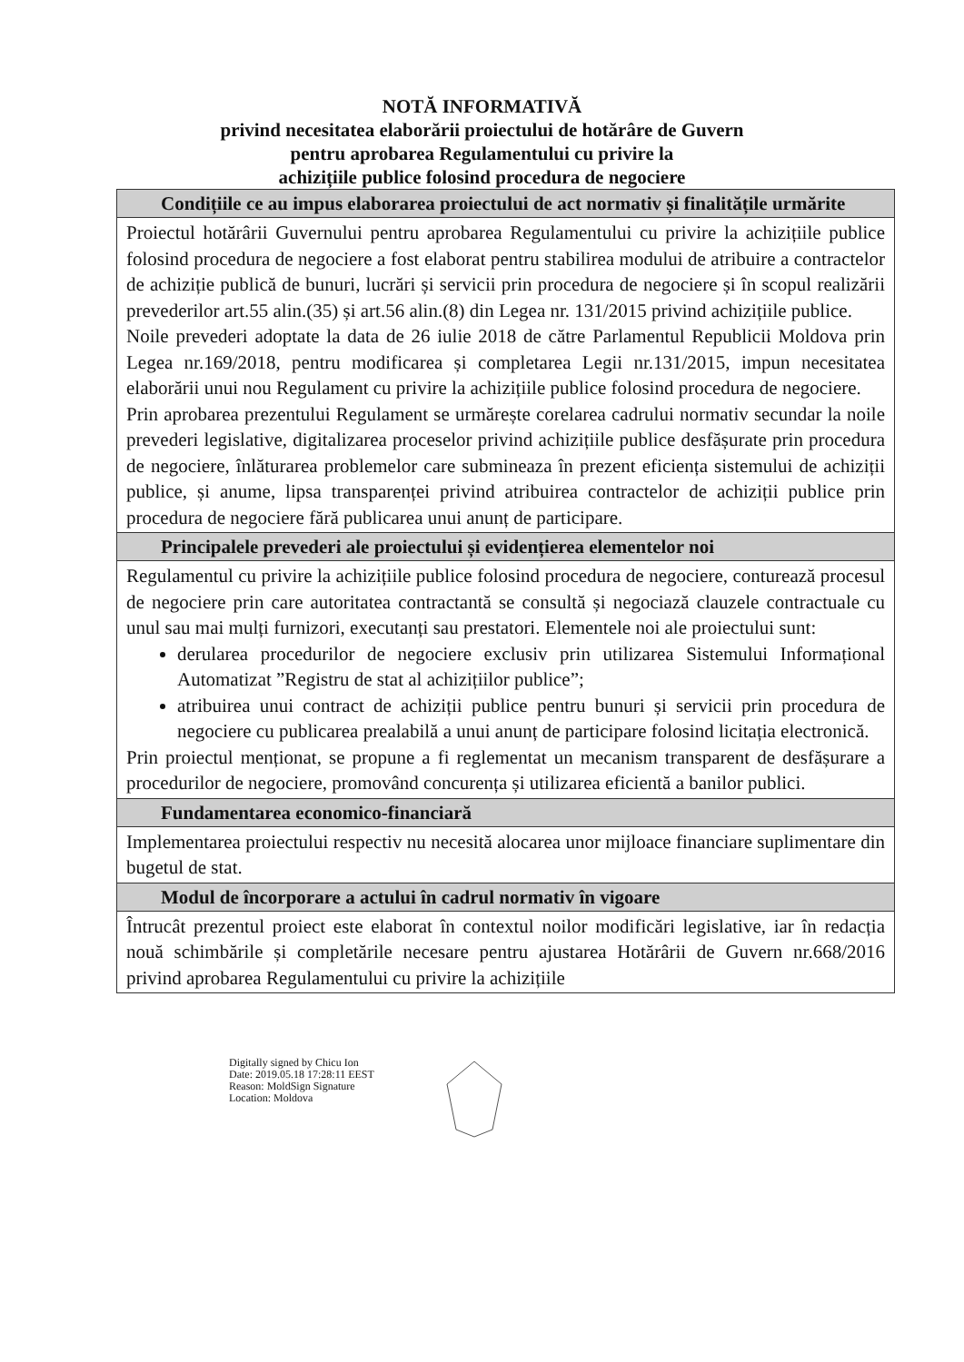NOTĂ INFORMATIVĂ
privind necesitatea elaborării proiectului de hotărâre de Guvern
pentru aprobarea Regulamentului cu privire la
achizițiile publice folosind procedura de negociere
| Condițiile ce au impus elaborarea proiectului de act normativ și finalitățile urmărite |
| --- |
| Proiectul hotărârii Guvernului pentru aprobarea Regulamentului cu privire la achizițiile publice folosind procedura de negociere a fost elaborat pentru stabilirea modului de atribuire a contractelor de achiziție publică de bunuri, lucrări și servicii prin procedura de negociere și în scopul realizării prevederilor art.55 alin.(35) și art.56 alin.(8) din Legea nr. 131/2015 privind achizițiile publice. Noile prevederi adoptate la data de 26 iulie 2018 de către Parlamentul Republicii Moldova prin Legea nr.169/2018, pentru modificarea și completarea Legii nr.131/2015, impun necesitatea elaborării unui nou Regulament cu privire la achizițiile publice folosind procedura de negociere. Prin aprobarea prezentului Regulament se urmărește corelarea cadrului normativ secundar la noile prevederi legislative, digitalizarea proceselor privind achizițiile publice desfășurate prin procedura de negociere, înlăturarea problemelor care submineaza în prezent eficiența sistemului de achiziții publice, și anume, lipsa transparenței privind atribuirea contractelor de achiziții publice prin procedura de negociere fără publicarea unui anunț de participare. |
| Principalele prevederi ale proiectului și evidențierea elementelor noi |
| Regulamentul cu privire la achizițiile publice folosind procedura de negociere, conturează procesul de negociere prin care autoritatea contractantă se consultă și negociază clauzele contractuale cu unul sau mai mulți furnizori, executanți sau prestatori. Elementele noi ale proiectului sunt: derularea procedurilor de negociere exclusiv prin utilizarea Sistemului Informațional Automatizat ”Registru de stat al achizițiilor publice”; atribuirea unui contract de achiziții publice pentru bunuri și servicii prin procedura de negociere cu publicarea prealabilă a unui anunț de participare folosind licitația electronică. Prin proiectul menționat, se propune a fi reglementat un mecanism transparent de desfășurare a procedurilor de negociere, promovând concurența și utilizarea eficientă a banilor publici. |
| Fundamentarea economico-financiară |
| Implementarea proiectului respectiv nu necesită alocarea unor mijloace financiare suplimentare din bugetul de stat. |
| Modul de încorporare a actului în cadrul normativ în vigoare |
| Întrucât prezentul proiect este elaborat în contextul noilor modificări legislative, iar în redacția nouă schimbările și completările necesare pentru ajustarea Hotărârii de Guvern nr.668/2016 privind aprobarea Regulamentului cu privire la achizițiile |
Digitally signed by Chicu Ion
Date: 2019.05.18 17:28:11 EEST
Reason: MoldSign Signature
Location: Moldova